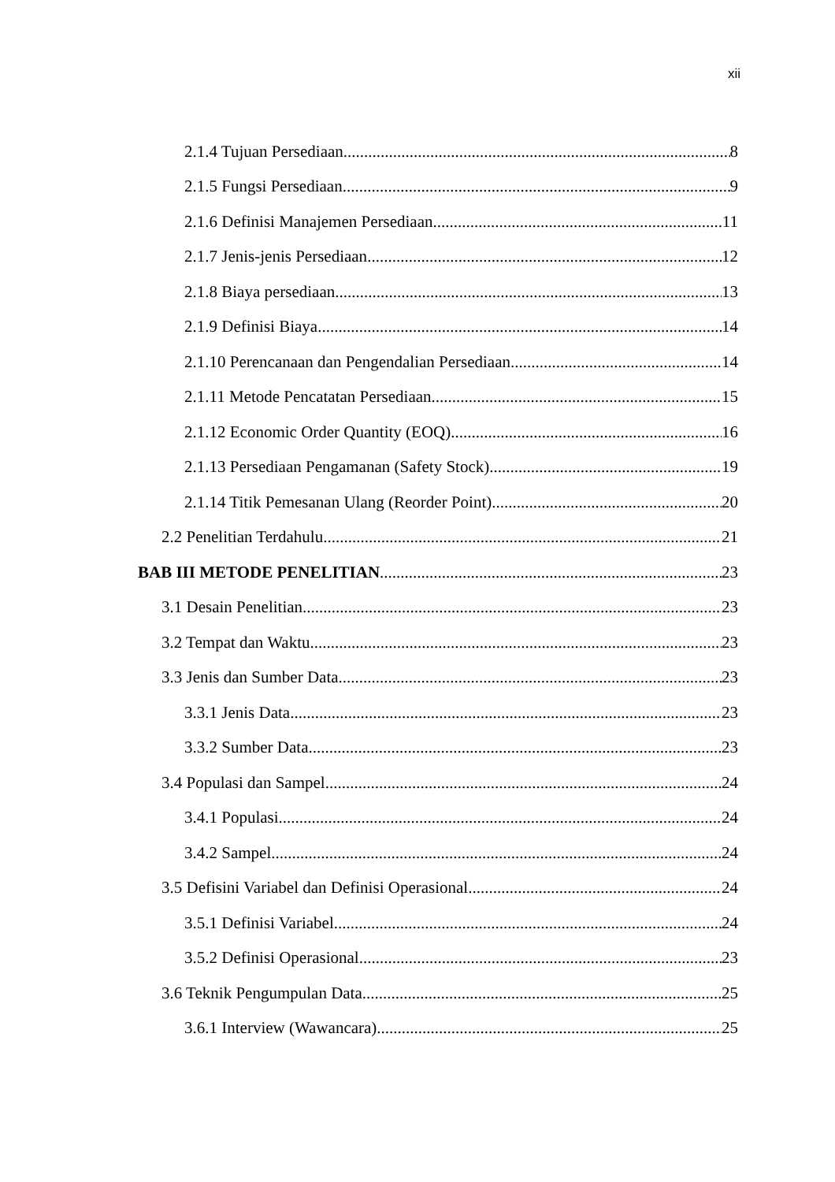xii
2.1.4 Tujuan Persediaan 8
2.1.5 Fungsi Persediaan 9
2.1.6 Definisi Manajemen Persediaan 11
2.1.7 Jenis-jenis Persediaan 12
2.1.8 Biaya persediaan 13
2.1.9 Definisi Biaya 14
2.1.10 Perencanaan dan Pengendalian Persediaan 14
2.1.11 Metode Pencatatan Persediaan 15
2.1.12 Economic Order Quantity (EOQ) 16
2.1.13 Persediaan Pengamanan (Safety Stock) 19
2.1.14 Titik Pemesanan Ulang (Reorder Point) 20
2.2 Penelitian Terdahulu 21
BAB III METODE PENELITIAN 23
3.1 Desain Penelitian 23
3.2 Tempat dan Waktu 23
3.3 Jenis dan Sumber Data 23
3.3.1 Jenis Data 23
3.3.2 Sumber Data 23
3.4 Populasi dan Sampel 24
3.4.1 Populasi 24
3.4.2 Sampel 24
3.5 Defisini Variabel dan Definisi Operasional 24
3.5.1 Definisi Variabel 24
3.5.2 Definisi Operasional 23
3.6 Teknik Pengumpulan Data 25
3.6.1 Interview (Wawancara) 25